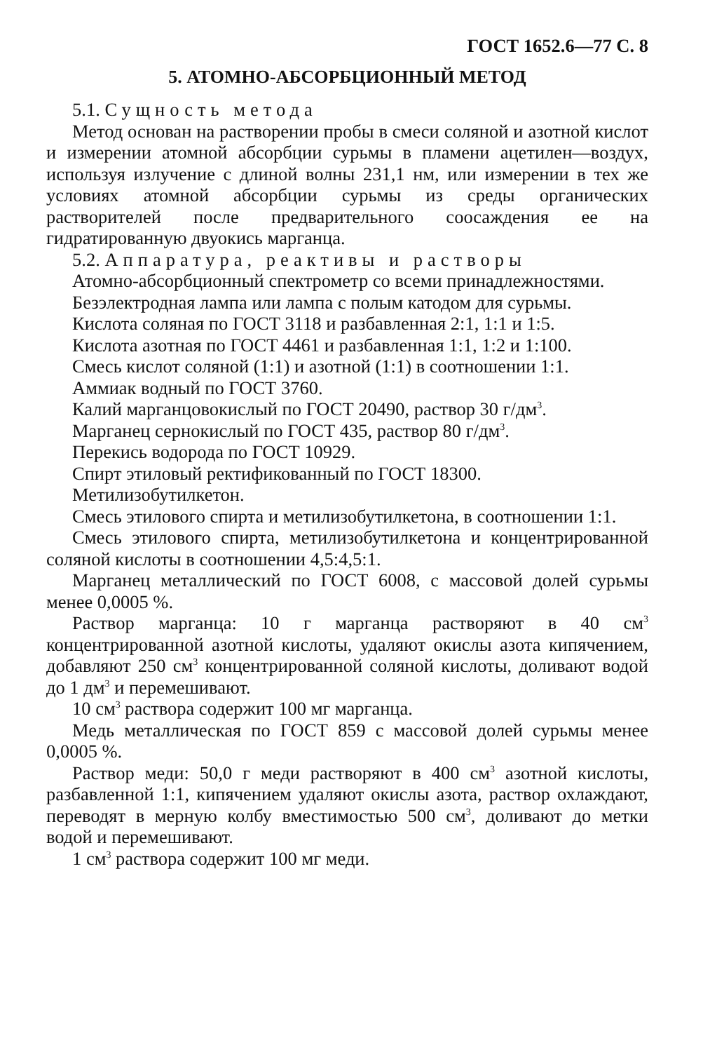ГОСТ 1652.6—77 С. 8
5. АТОМНО-АБСОРБЦИОННЫЙ МЕТОД
5.1. Сущность метода
Метод основан на растворении пробы в смеси соляной и азотной кислот и измерении атомной абсорбции сурьмы в пламени ацетилен—воздух, используя излучение с длиной волны 231,1 нм, или измерении в тех же условиях атомной абсорбции сурьмы из среды органических растворителей после предварительного соосаждения ее на гидратированную двуокись марганца.
5.2. Аппаратура, реактивы и растворы
Атомно-абсорбционный спектрометр со всеми принадлежностями.
Безэлектродная лампа или лампа с полым катодом для сурьмы.
Кислота соляная по ГОСТ 3118 и разбавленная 2:1, 1:1 и 1:5.
Кислота азотная по ГОСТ 4461 и разбавленная 1:1, 1:2 и 1:100.
Смесь кислот соляной (1:1) и азотной (1:1) в соотношении 1:1.
Аммиак водный по ГОСТ 3760.
Калий марганцовокислый по ГОСТ 20490, раствор 30 г/дм<sup>3</sup>.
Марганец сернокислый по ГОСТ 435, раствор 80 г/дм<sup>3</sup>.
Перекись водорода по ГОСТ 10929.
Спирт этиловый ректификованный по ГОСТ 18300.
Метилизобутилкетон.
Смесь этилового спирта и метилизобутилкетона, в соотношении 1:1.
Смесь этилового спирта, метилизобутилкетона и концентрированной соляной кислоты в соотношении 4,5:4,5:1.
Марганец металлический по ГОСТ 6008, с массовой долей сурьмы менее 0,0005 %.
Раствор марганца: 10 г марганца растворяют в 40 см<sup>3</sup> концентрированной азотной кислоты, удаляют окислы азота кипячением, добавляют 250 см<sup>3</sup> концентрированной соляной кислоты, доливают водой до 1 дм<sup>3</sup> и перемешивают.
10 см<sup>3</sup> раствора содержит 100 мг марганца.
Медь металлическая по ГОСТ 859 с массовой долей сурьмы менее 0,0005 %.
Раствор меди: 50,0 г меди растворяют в 400 см<sup>3</sup> азотной кислоты, разбавленной 1:1, кипячением удаляют окислы азота, раствор охлаждают, переводят в мерную колбу вместимостью 500 см<sup>3</sup>, доливают до метки водой и перемешивают.
1 см<sup>3</sup> раствора содержит 100 мг меди.